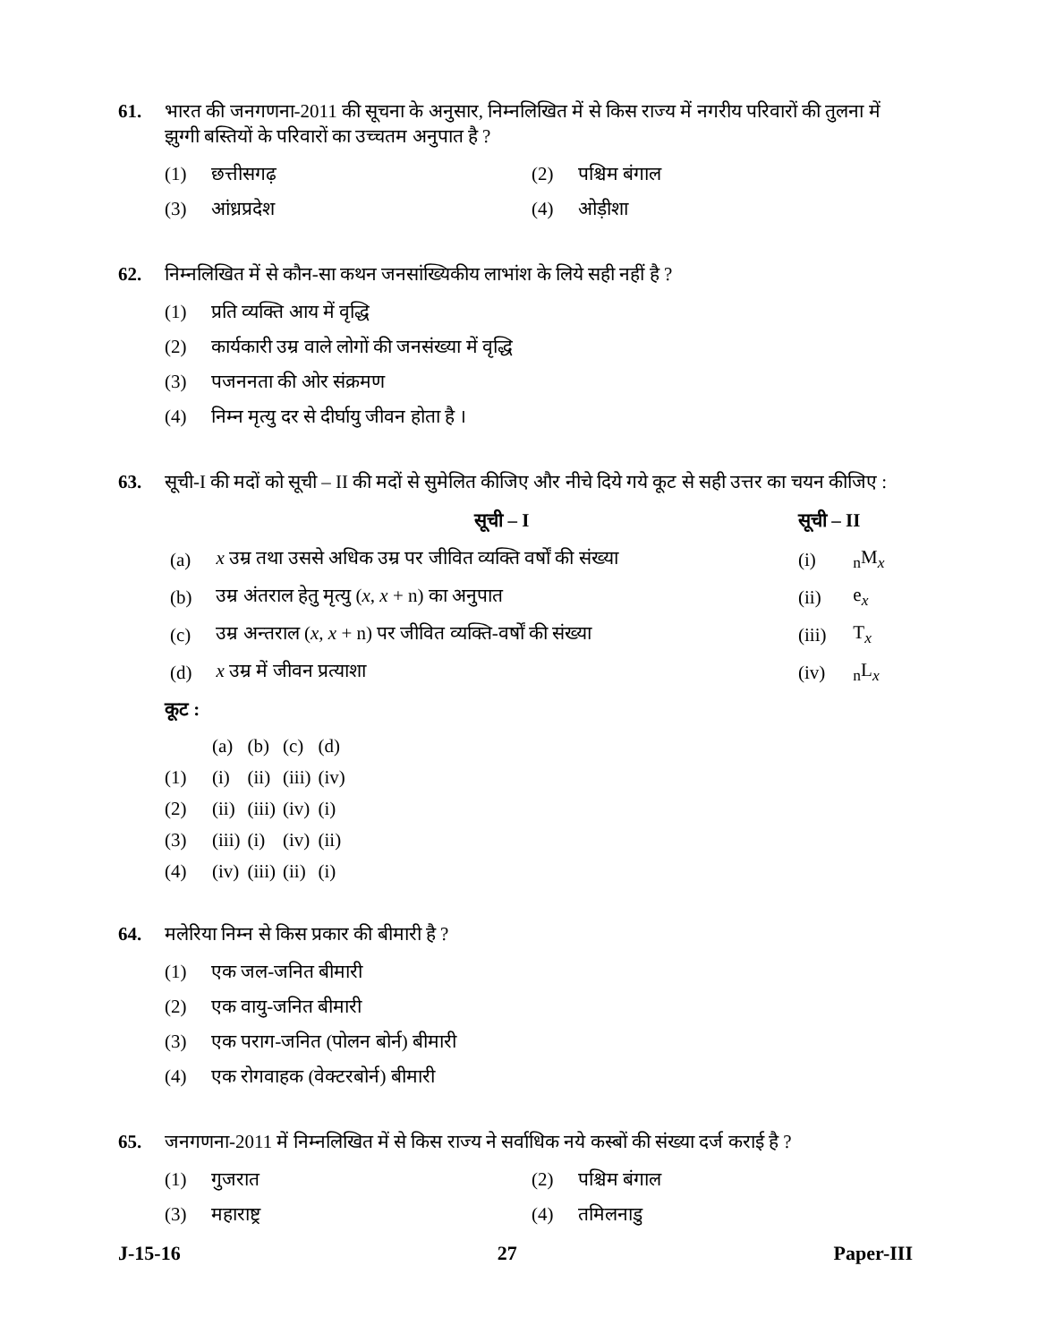61. भारत की जनगणना-2011 की सूचना के अनुसार, निम्नलिखित में से किस राज्य में नगरीय परिवारों की तुलना में झुग्गी बस्तियों के परिवारों का उच्चतम अनुपात है ?
(1) छत्तीसगढ़ (2) पश्चिम बंगाल
(3) आंध्रप्रदेश (4) ओड़ीशा
62. निम्नलिखित में से कौन-सा कथन जनसांख्यिकीय लाभांश के लिये सही नहीं है ?
(1) प्रति व्यक्ति आय में वृद्धि
(2) कार्यकारी उम्र वाले लोगों की जनसंख्या में वृद्धि
(3) पजननता की ओर संक्रमण
(4) निम्न मृत्यु दर से दीर्घायु जीवन होता है ।
63. सूची-I की मदों को सूची – II की मदों से सुमेलित कीजिए और नीचे दिये गये कूट से सही उत्तर का चयन कीजिए :
| | सूची – I | सूची – II | |
| --- | --- | --- | --- |
| (a) | x उम्र तथा उससे अधिक उम्र पर जीवित व्यक्ति वर्षों की संख्या | (i) | <sub>n</sub>M<sub>x</sub> |
| (b) | उम्र अंतराल हेतु मृत्यु ( x , x + n) का अनुपात | (ii) | e<sub>x</sub> |
| (c) | उम्र अन्तराल ( x , x + n) पर जीवित व्यक्ति-वर्षों की संख्या | (iii) | T<sub>x</sub> |
| (d) | x उम्र में जीवन प्रत्याशा | (iv) | <sub>n</sub>L<sub>x</sub> |
कूट :
| | (a) | (b) | (c) | (d) |
| (1) | (i) | (ii) | (iii) | (iv) |
| (2) | (ii) | (iii) | (iv) | (i) |
| (3) | (iii) | (i) | (iv) | (ii) |
| (4) | (iv) | (iii) | (ii) | (i) |
64. मलेरिया निम्न से किस प्रकार की बीमारी है ?
(1) एक जल-जनित बीमारी
(2) एक वायु-जनित बीमारी
(3) एक पराग-जनित (पोलन बोर्न) बीमारी
(4) एक रोगवाहक (वेक्टरबोर्न) बीमारी
65. जनगणना-2011 में निम्नलिखित में से किस राज्य ने सर्वाधिक नये कस्बों की संख्या दर्ज कराई है ?
(1) गुजरात (2) पश्चिम बंगाल
(3) महाराष्ट्र (4) तमिलनाडु
J-15-16 27 Paper-III